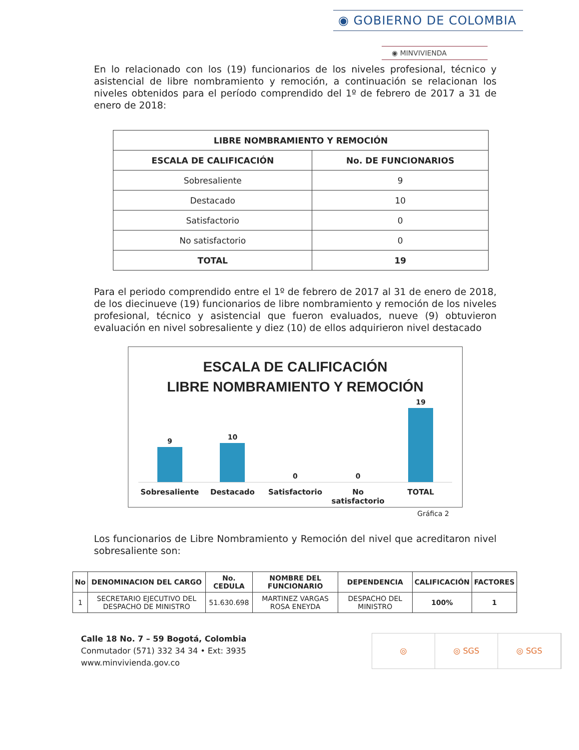◉ GOBIERNO DE COLOMBIA
◉ MINVIVIENDA
En lo relacionado con los (19) funcionarios de los niveles profesional, técnico y asistencial de libre nombramiento y remoción, a continuación se relacionan los niveles obtenidos para el período comprendido del 1º de febrero de 2017 a 31 de enero de 2018:
| LIBRE NOMBRAMIENTO Y REMOCIÓN | |
| --- | --- |
| ESCALA DE CALIFICACIÓN | No. DE FUNCIONARIOS |
| Sobresaliente | 9 |
| Destacado | 10 |
| Satisfactorio | 0 |
| No satisfactorio | 0 |
| TOTAL | 19 |
Para el periodo comprendido entre el 1º de febrero de 2017 al 31 de enero de 2018, de los diecinueve (19) funcionarios de libre nombramiento y remoción de los niveles profesional, técnico y asistencial que fueron evaluados, nueve (9) obtuvieron evaluación en nivel sobresaliente y diez (10) de ellos adquirieron nivel destacado
ESCALA DE CALIFICACIÓN
LIBRE NOMBRAMIENTO Y REMOCIÓN
9
10
0
0
19
Sobresaliente Destacado Satisfactorio No satisfactorio TOTAL
Gráfica 2
Los funcionarios de Libre Nombramiento y Remoción del nivel que acreditaron nivel sobresaliente son:
| No | DENOMINACION DEL CARGO | No. CEDULA | NOMBRE DEL FUNCIONARIO | DEPENDENCIA | CALIFICACIÓN | FACTORES |
| --- | --- | --- | --- | --- | --- | --- |
| 1 | SECRETARIO EJECUTIVO DEL DESPACHO DE MINISTRO | 51.630.698 | MARTINEZ VARGAS ROSA ENEYDA | DESPACHO DEL MINISTRO | 100% | 1 |
Calle 18 No. 7 – 59 Bogotá, Colombia
Conmutador (571) 332 34 34 • Ext: 3935
www.minvivienda.gov.co
◎ ◎ SGS ◎ SGS